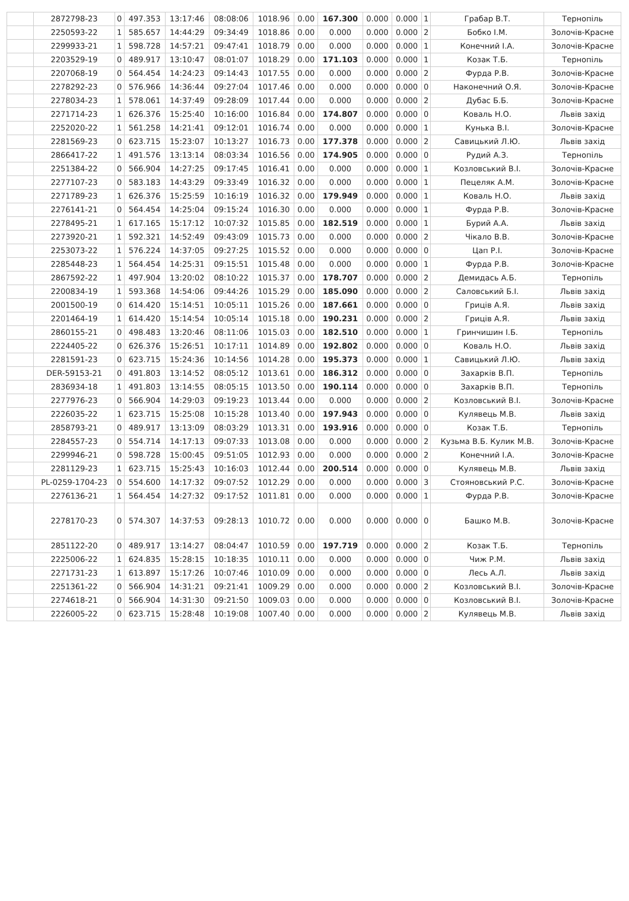| | 2872798-23 | 0 | 497.353 | 13:17:46 | 08:08:06 | 1018.96 | 0.00 | 167.300 | 0.000 | 0.000 | 1 | Грабар В.Т. | Тернопіль |
| | 2250593-22 | 1 | 585.657 | 14:44:29 | 09:34:49 | 1018.86 | 0.00 | 0.000 | 0.000 | 0.000 | 2 | Бобко І.М. | Золочів-Красне |
| | 2299933-21 | 1 | 598.728 | 14:57:21 | 09:47:41 | 1018.79 | 0.00 | 0.000 | 0.000 | 0.000 | 1 | Конечний І.А. | Золочів-Красне |
| | 2203529-19 | 0 | 489.917 | 13:10:47 | 08:01:07 | 1018.29 | 0.00 | 171.103 | 0.000 | 0.000 | 1 | Козак Т.Б. | Тернопіль |
| | 2207068-19 | 0 | 564.454 | 14:24:23 | 09:14:43 | 1017.55 | 0.00 | 0.000 | 0.000 | 0.000 | 2 | Фурда Р.В. | Золочів-Красне |
| | 2278292-23 | 0 | 576.966 | 14:36:44 | 09:27:04 | 1017.46 | 0.00 | 0.000 | 0.000 | 0.000 | 0 | Наконечний О.Я. | Золочів-Красне |
| | 2278034-23 | 1 | 578.061 | 14:37:49 | 09:28:09 | 1017.44 | 0.00 | 0.000 | 0.000 | 0.000 | 2 | Дубас Б.Б. | Золочів-Красне |
| | 2271714-23 | 1 | 626.376 | 15:25:40 | 10:16:00 | 1016.84 | 0.00 | 174.807 | 0.000 | 0.000 | 0 | Коваль Н.О. | Львів захід |
| | 2252020-22 | 1 | 561.258 | 14:21:41 | 09:12:01 | 1016.74 | 0.00 | 0.000 | 0.000 | 0.000 | 1 | Кунька В.І. | Золочів-Красне |
| | 2281569-23 | 0 | 623.715 | 15:23:07 | 10:13:27 | 1016.73 | 0.00 | 177.378 | 0.000 | 0.000 | 2 | Савицький Л.Ю. | Львів захід |
| | 2866417-22 | 1 | 491.576 | 13:13:14 | 08:03:34 | 1016.56 | 0.00 | 174.905 | 0.000 | 0.000 | 0 | Рудий А.З. | Тернопіль |
| | 2251384-22 | 0 | 566.904 | 14:27:25 | 09:17:45 | 1016.41 | 0.00 | 0.000 | 0.000 | 0.000 | 1 | Козловський В.І. | Золочів-Красне |
| | 2277107-23 | 0 | 583.183 | 14:43:29 | 09:33:49 | 1016.32 | 0.00 | 0.000 | 0.000 | 0.000 | 1 | Пецеляк А.М. | Золочів-Красне |
| | 2271789-23 | 1 | 626.376 | 15:25:59 | 10:16:19 | 1016.32 | 0.00 | 179.949 | 0.000 | 0.000 | 1 | Коваль Н.О. | Львів захід |
| | 2276141-21 | 0 | 564.454 | 14:25:04 | 09:15:24 | 1016.30 | 0.00 | 0.000 | 0.000 | 0.000 | 1 | Фурда Р.В. | Золочів-Красне |
| | 2278495-21 | 1 | 617.165 | 15:17:12 | 10:07:32 | 1015.85 | 0.00 | 182.519 | 0.000 | 0.000 | 1 | Бурий А.А. | Львів захід |
| | 2273920-21 | 1 | 592.321 | 14:52:49 | 09:43:09 | 1015.73 | 0.00 | 0.000 | 0.000 | 0.000 | 2 | Чікало В.В. | Золочів-Красне |
| | 2253073-22 | 1 | 576.224 | 14:37:05 | 09:27:25 | 1015.52 | 0.00 | 0.000 | 0.000 | 0.000 | 0 | Цап Р.І. | Золочів-Красне |
| | 2285448-23 | 1 | 564.454 | 14:25:31 | 09:15:51 | 1015.48 | 0.00 | 0.000 | 0.000 | 0.000 | 1 | Фурда Р.В. | Золочів-Красне |
| | 2867592-22 | 1 | 497.904 | 13:20:02 | 08:10:22 | 1015.37 | 0.00 | 178.707 | 0.000 | 0.000 | 2 | Демидась А.Б. | Тернопіль |
| | 2200834-19 | 1 | 593.368 | 14:54:06 | 09:44:26 | 1015.29 | 0.00 | 185.090 | 0.000 | 0.000 | 2 | Саловський Б.І. | Львів захід |
| | 2001500-19 | 0 | 614.420 | 15:14:51 | 10:05:11 | 1015.26 | 0.00 | 187.661 | 0.000 | 0.000 | 0 | Гриців А.Я. | Львів захід |
| | 2201464-19 | 1 | 614.420 | 15:14:54 | 10:05:14 | 1015.18 | 0.00 | 190.231 | 0.000 | 0.000 | 2 | Гриців А.Я. | Львів захід |
| | 2860155-21 | 0 | 498.483 | 13:20:46 | 08:11:06 | 1015.03 | 0.00 | 182.510 | 0.000 | 0.000 | 1 | Гринчишин І.Б. | Тернопіль |
| | 2224405-22 | 0 | 626.376 | 15:26:51 | 10:17:11 | 1014.89 | 0.00 | 192.802 | 0.000 | 0.000 | 0 | Коваль Н.О. | Львів захід |
| | 2281591-23 | 0 | 623.715 | 15:24:36 | 10:14:56 | 1014.28 | 0.00 | 195.373 | 0.000 | 0.000 | 1 | Савицький Л.Ю. | Львів захід |
| | DER-59153-21 | 0 | 491.803 | 13:14:52 | 08:05:12 | 1013.61 | 0.00 | 186.312 | 0.000 | 0.000 | 0 | Захарків В.П. | Тернопіль |
| | 2836934-18 | 1 | 491.803 | 13:14:55 | 08:05:15 | 1013.50 | 0.00 | 190.114 | 0.000 | 0.000 | 0 | Захарків В.П. | Тернопіль |
| | 2277976-23 | 0 | 566.904 | 14:29:03 | 09:19:23 | 1013.44 | 0.00 | 0.000 | 0.000 | 0.000 | 2 | Козловський В.І. | Золочів-Красне |
| | 2226035-22 | 1 | 623.715 | 15:25:08 | 10:15:28 | 1013.40 | 0.00 | 197.943 | 0.000 | 0.000 | 0 | Кулявець М.В. | Львів захід |
| | 2858793-21 | 0 | 489.917 | 13:13:09 | 08:03:29 | 1013.31 | 0.00 | 193.916 | 0.000 | 0.000 | 0 | Козак Т.Б. | Тернопіль |
| | 2284557-23 | 0 | 554.714 | 14:17:13 | 09:07:33 | 1013.08 | 0.00 | 0.000 | 0.000 | 0.000 | 2 | Кузьма В.Б. Кулик М.В. | Золочів-Красне |
| | 2299946-21 | 0 | 598.728 | 15:00:45 | 09:51:05 | 1012.93 | 0.00 | 0.000 | 0.000 | 0.000 | 2 | Конечний І.А. | Золочів-Красне |
| | 2281129-23 | 1 | 623.715 | 15:25:43 | 10:16:03 | 1012.44 | 0.00 | 200.514 | 0.000 | 0.000 | 0 | Кулявець М.В. | Львів захід |
| | PL-0259-1704-23 | 0 | 554.600 | 14:17:32 | 09:07:52 | 1012.29 | 0.00 | 0.000 | 0.000 | 0.000 | 3 | Стояновський Р.С. | Золочів-Красне |
| | 2276136-21 | 1 | 564.454 | 14:27:32 | 09:17:52 | 1011.81 | 0.00 | 0.000 | 0.000 | 0.000 | 1 | Фурда Р.В. | Золочів-Красне |
| | 2278170-23 | 0 | 574.307 | 14:37:53 | 09:28:13 | 1010.72 | 0.00 | 0.000 | 0.000 | 0.000 | 0 | Башко М.В. | Золочів-Красне |
| | 2851122-20 | 0 | 489.917 | 13:14:27 | 08:04:47 | 1010.59 | 0.00 | 197.719 | 0.000 | 0.000 | 2 | Козак Т.Б. | Тернопіль |
| | 2225006-22 | 1 | 624.835 | 15:28:15 | 10:18:35 | 1010.11 | 0.00 | 0.000 | 0.000 | 0.000 | 0 | Чиж Р.М. | Львів захід |
| | 2271731-23 | 1 | 613.897 | 15:17:26 | 10:07:46 | 1010.09 | 0.00 | 0.000 | 0.000 | 0.000 | 0 | Лесь А.Л. | Львів захід |
| | 2251361-22 | 0 | 566.904 | 14:31:21 | 09:21:41 | 1009.29 | 0.00 | 0.000 | 0.000 | 0.000 | 2 | Козловський В.І. | Золочів-Красне |
| | 2274618-21 | 0 | 566.904 | 14:31:30 | 09:21:50 | 1009.03 | 0.00 | 0.000 | 0.000 | 0.000 | 0 | Козловський В.І. | Золочів-Красне |
| | 2226005-22 | 0 | 623.715 | 15:28:48 | 10:19:08 | 1007.40 | 0.00 | 0.000 | 0.000 | 0.000 | 2 | Кулявець М.В. | Львів захід |